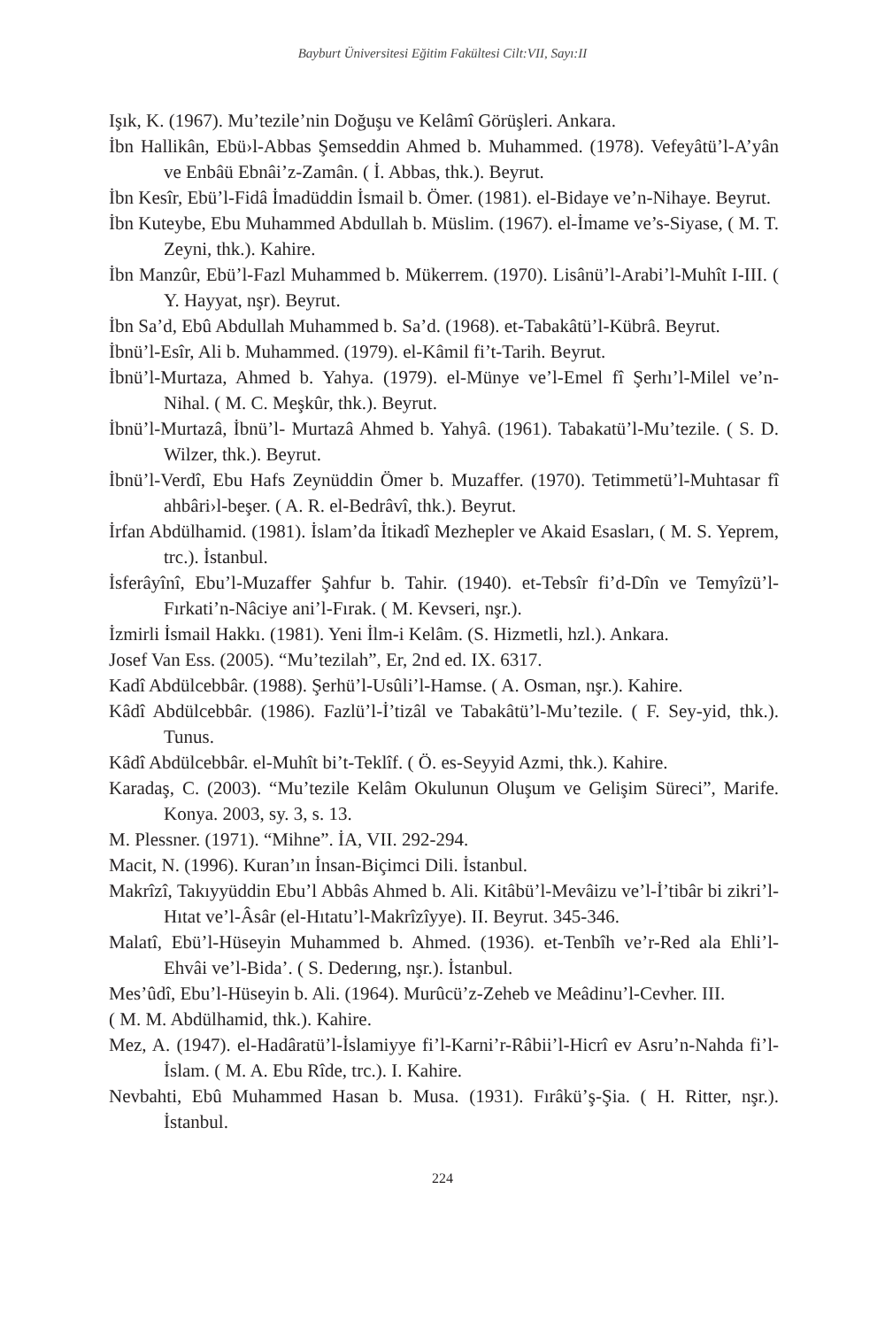Bayburt Üniversitesi Eğitim Fakültesi Cilt:VII, Sayı:II
Işık, K. (1967). Mu’tezile’nin Doğuşu ve Kelâmî Görüşleri. Ankara.
İbn Hallikân, Ebü›l-Abbas Şemseddin Ahmed b. Muhammed. (1978). Vefeyâtü’l-A’yân ve Enbâü Ebnâi’z-Zamân. ( İ. Abbas, thk.). Beyrut.
İbn Kesîr, Ebü’l-Fidâ İmadüddin İsmail b. Ömer. (1981). el-Bidaye ve’n-Nihaye. Beyrut.
İbn Kuteybe, Ebu Muhammed Abdullah b. Müslim. (1967). el-İmame ve’s-Siyase, ( M. T. Zeyni, thk.). Kahire.
İbn Manzûr, Ebü’l-Fazl Muhammed b. Mükerrem. (1970). Lisânü’l-Arabi’l-Muhît I-III. ( Y. Hayyat, nşr). Beyrut.
İbn Sa’d, Ebû Abdullah Muhammed b. Sa’d. (1968). et-Tabakâtü’l-Kübrâ. Beyrut.
İbnü’l-Esîr, Ali b. Muhammed. (1979). el-Kâmil fi’t-Tarih. Beyrut.
İbnü’l-Murtaza, Ahmed b. Yahya. (1979). el-Münye ve’l-Emel fî Şerhı’l-Milel ve’n-Nihal. ( M. C. Meşkûr, thk.). Beyrut.
İbnü’l-Murtazâ, İbnü’l- Murtazâ Ahmed b. Yahyâ. (1961). Tabakatü’l-Mu’tezile. ( S. D. Wilzer, thk.). Beyrut.
İbnü’l-Verdî, Ebu Hafs Zeynüddin Ömer b. Muzaffer. (1970). Tetimmetü’l-Muhtasar fî ahbâri›l-beşer. ( A. R. el-Bedrâvî, thk.). Beyrut.
İrfan Abdülhamid. (1981). İslam’da İtikadî Mezhepler ve Akaid Esasları, ( M. S. Yeprem, trc.). İstanbul.
İsferâyînî, Ebu’l-Muzaffer Şahfur b. Tahir. (1940). et-Tebsîr fi’d-Dîn ve Temyîzü’l-Fırkati’n-Nâciye ani’l-Fırak. ( M. Kevseri, nşr.).
İzmirli İsmail Hakkı. (1981). Yeni İlm-i Kelâm. (S. Hizmetli, hzl.). Ankara.
Josef Van Ess. (2005). “Mu’tezilah”, Er, 2nd ed. IX. 6317.
Kadî Abdülcebbâr. (1988). Şerhü’l-Usûli’l-Hamse. ( A. Osman, nşr.). Kahire.
Kâdî Abdülcebbâr. (1986). Fazlü’l-İ’tizâl ve Tabakâtü’l-Mu’tezile. ( F. Sey-yid, thk.). Tunus.
Kâdî Abdülcebbâr. el-Muhît bi’t-Teklîf. ( Ö. es-Seyyid Azmi, thk.). Kahire.
Karadaş, C. (2003). “Mu’tezile Kelâm Okulunun Oluşum ve Gelişim Süreci”, Marife. Konya. 2003, sy. 3, s. 13.
M. Plessner. (1971). “Mihne”. İA, VII. 292-294.
Macit, N. (1996). Kuran’ın İnsan-Biçimci Dili. İstanbul.
Makrîzî, Takıyyüddin Ebu’l Abbâs Ahmed b. Ali. Kitâbü’l-Mevâizu ve’l-İ’tibâr bi zikri’l-Hıtat ve’l-Âsâr (el-Hıtatu’l-Makrîzîyye). II. Beyrut. 345-346.
Malatî, Ebü’l-Hüseyin Muhammed b. Ahmed. (1936). et-Tenbîh ve’r-Red ala Ehli’l-Ehvâi ve’l-Bida’. ( S. Dederıng, nşr.). İstanbul.
Mes’ûdî, Ebu’l-Hüseyin b. Ali. (1964). Murûcü’z-Zeheb ve Meâdinu’l-Cevher. III.
( M. M. Abdülhamid, thk.). Kahire.
Mez, A. (1947). el-Hadâratü’l-İslamiyye fi’l-Karni’r-Râbii’l-Hicrî ev Asru’n-Nahda fi’l-İslam. ( M. A. Ebu Rîde, trc.). I. Kahire.
Nevbahti, Ebû Muhammed Hasan b. Musa. (1931). Fırâkü’ş-Şia. ( H. Ritter, nşr.). İstanbul.
224